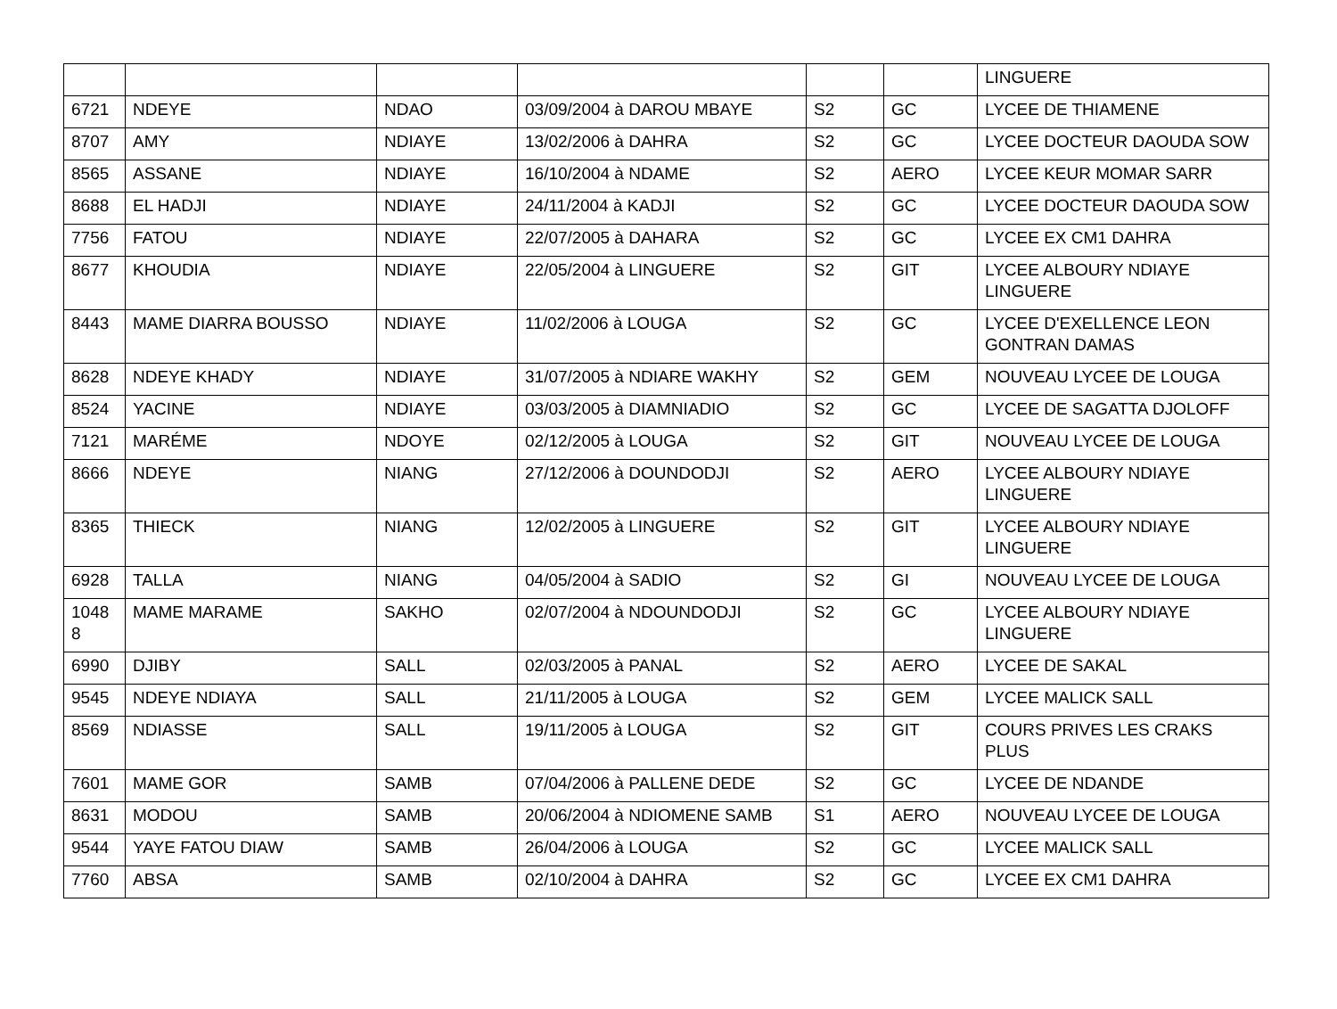| | | | | | | LINGUERE |
| 6721 | NDEYE | NDAO | 03/09/2004 à DAROU MBAYE | S2 | GC | LYCEE DE THIAMENE |
| 8707 | AMY | NDIAYE | 13/02/2006 à DAHRA | S2 | GC | LYCEE DOCTEUR DAOUDA SOW |
| 8565 | ASSANE | NDIAYE | 16/10/2004 à NDAME | S2 | AERO | LYCEE KEUR MOMAR SARR |
| 8688 | EL HADJI | NDIAYE | 24/11/2004 à KADJI | S2 | GC | LYCEE DOCTEUR DAOUDA SOW |
| 7756 | FATOU | NDIAYE | 22/07/2005 à DAHARA | S2 | GC | LYCEE EX CM1 DAHRA |
| 8677 | KHOUDIA | NDIAYE | 22/05/2004 à LINGUERE | S2 | GIT | LYCEE ALBOURY NDIAYE LINGUERE |
| 8443 | MAME DIARRA BOUSSO | NDIAYE | 11/02/2006 à LOUGA | S2 | GC | LYCEE D'EXELLENCE LEON GONTRAN DAMAS |
| 8628 | NDEYE KHADY | NDIAYE | 31/07/2005 à NDIARE WAKHY | S2 | GEM | NOUVEAU LYCEE DE LOUGA |
| 8524 | YACINE | NDIAYE | 03/03/2005 à DIAMNIADIO | S2 | GC | LYCEE DE SAGATTA DJOLOFF |
| 7121 | MARÉME | NDOYE | 02/12/2005 à LOUGA | S2 | GIT | NOUVEAU LYCEE DE LOUGA |
| 8666 | NDEYE | NIANG | 27/12/2006 à DOUNDODJI | S2 | AERO | LYCEE ALBOURY NDIAYE LINGUERE |
| 8365 | THIECK | NIANG | 12/02/2005 à LINGUERE | S2 | GIT | LYCEE ALBOURY NDIAYE LINGUERE |
| 6928 | TALLA | NIANG | 04/05/2004 à SADIO | S2 | GI | NOUVEAU LYCEE DE LOUGA |
| 1048 8 | MAME MARAME | SAKHO | 02/07/2004 à NDOUNDODJI | S2 | GC | LYCEE ALBOURY NDIAYE LINGUERE |
| 6990 | DJIBY | SALL | 02/03/2005 à PANAL | S2 | AERO | LYCEE DE SAKAL |
| 9545 | NDEYE NDIAYA | SALL | 21/11/2005 à LOUGA | S2 | GEM | LYCEE MALICK SALL |
| 8569 | NDIASSE | SALL | 19/11/2005 à LOUGA | S2 | GIT | COURS PRIVES LES CRAKS PLUS |
| 7601 | MAME GOR | SAMB | 07/04/2006 à PALLENE DEDE | S2 | GC | LYCEE DE NDANDE |
| 8631 | MODOU | SAMB | 20/06/2004 à NDIOMENE SAMB | S1 | AERO | NOUVEAU LYCEE DE LOUGA |
| 9544 | YAYE FATOU DIAW | SAMB | 26/04/2006 à LOUGA | S2 | GC | LYCEE MALICK SALL |
| 7760 | ABSA | SAMB | 02/10/2004 à DAHRA | S2 | GC | LYCEE EX CM1 DAHRA |